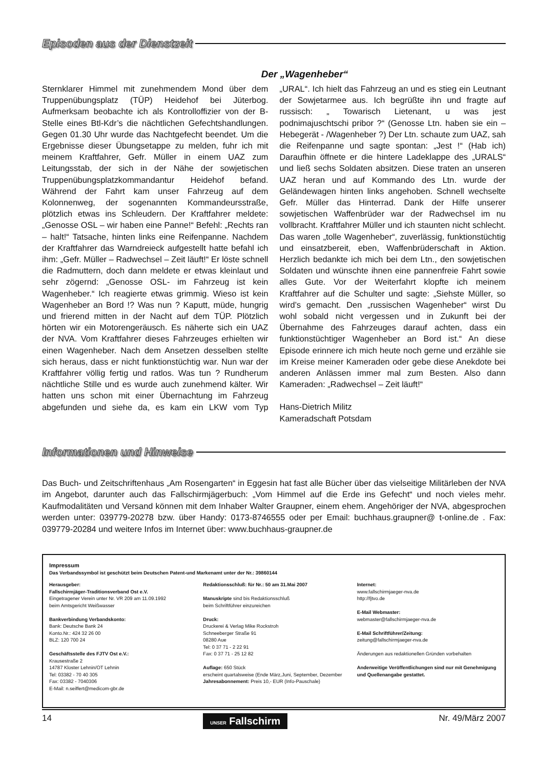Episoden aus der Dienstzeit
Der „Wagenheber“
Sternklarer Himmel mit zunehmendem Mond über dem Truppenübungsplatz (TÜP) Heidehof bei Jüterbog. Aufmerksam beobachte ich als Kontrolloffizier von der B-Stelle eines Btl-Kdr’s die nächtlichen Gefechtshandlungen. Gegen 01.30 Uhr wurde das Nachtgefecht beendet. Um die Ergebnisse dieser Übungsetappe zu melden, fuhr ich mit meinem Kraftfahrer, Gefr. Müller in einem UAZ zum Leitungsstab, der sich in der Nähe der sowjetischen Truppenübungsplatzkommandantur Heidehof befand. Während der Fahrt kam unser Fahrzeug auf dem Kolonnenweg, der sogenannten Kommandeursstraße, plötzlich etwas ins Schleudern. Der Kraftfahrer meldete: „Genosse OSL – wir haben eine Panne!“ Befehl: „Rechts ran – halt!“ Tatsache, hinten links eine Reifenpanne. Nachdem der Kraftfahrer das Warndreieck aufgestellt hatte befahl ich ihm: „Gefr. Müller – Radwechsel – Zeit läuft!“ Er löste schnell die Radmuttern, doch dann meldete er etwas kleinlaut und sehr zögernd: „Genosse OSL- im Fahrzeug ist kein Wagenheber.“ Ich reagierte etwas grimmig. Wieso ist kein Wagenheber an Bord !? Was nun ? Kaputt, müde, hungrig und frierend mitten in der Nacht auf dem TÜP. Plötzlich hörten wir ein Motorengeräusch. Es näherte sich ein UAZ der NVA. Vom Kraftfahrer dieses Fahrzeuges erhielten wir einen Wagenheber. Nach dem Ansetzen desselben stellte sich heraus, dass er nicht funktionstüchtig war. Nun war der Kraftfahrer völlig fertig und ratlos. Was tun ? Rundherum nächtliche Stille und es wurde auch zunehmend kälter. Wir hatten uns schon mit einer Übernachtung im Fahrzeug abgefunden und siehe da, es kam ein LKW vom Typ „URAL“. Ich hielt das Fahrzeug an und es stieg ein Leutnant der Sowjetarmee aus. Ich begrüßte ihn und fragte auf russisch: „ Towarisch Lietenant, u was jest podnimajuschtschi pribor ?“ (Genosse Ltn. haben sie ein – Hebegerät - /Wagenheber ?) Der Ltn. schaute zum UAZ, sah die Reifenpanne und sagte spontan: „Jest !“ (Hab ich) Daraufhin öffnete er die hintere Ladeklappe des „URALS“ und ließ sechs Soldaten absitzen. Diese traten an unseren UAZ heran und auf Kommando des Ltn. wurde der Geländewagen hinten links angehoben. Schnell wechselte Gefr. Müller das Hinterrad. Dank der Hilfe unserer sowjetischen Waffenbrüder war der Radwechsel im nu vollbracht. Kraftfahrer Müller und ich staunten nicht schlecht. Das waren „tolle Wagenheber“, zuverlässig, funktionstüchtig und einsatzbereit, eben, Waffenbrüderschaft in Aktion. Herzlich bedankte ich mich bei dem Ltn., den sowjetischen Soldaten und wünschte ihnen eine pannenfreie Fahrt sowie alles Gute. Vor der Weiterfahrt klopfte ich meinem Kraftfahrer auf die Schulter und sagte: „Siehste Müller, so wird’s gemacht. Den „russischen Wagenheber“ wirst Du wohl sobald nicht vergessen und in Zukunft bei der Übernahme des Fahrzeuges darauf achten, dass ein funktionstüchtiger Wagenheber an Bord ist.“ An diese Episode erinnere ich mich heute noch gerne und erzähle sie im Kreise meiner Kameraden oder gebe diese Anekdote bei anderen Anlässen immer mal zum Besten. Also dann Kameraden: „Radwechsel – Zeit läuft!“
Hans-Dietrich Militz
Kameradschaft Potsdam
Informationen und Hinweise
Das Buch- und Zeitschriftenhaus „Am Rosengarten“ in Eggesin hat fast alle Bücher über das vielseitige Militärleben der NVA im Angebot, darunter auch das Fallschirmjägerbuch: „Vom Himmel auf die Erde ins Gefecht“ und noch vieles mehr. Kaufmodalitäten und Versand können mit dem Inhaber Walter Graupner, einem ehem. Angehöriger der NVA, abgesprochen werden unter: 039779-20278 bzw. über Handy: 0173-8746555 oder per Email: buchhaus.graupner@ t-online.de . Fax: 039779-20284 und weitere Infos im Internet über: www.buchhaus-graupner.de
Impressum
Das Verbandssymbol ist geschützt beim Deutschen Patent-und Markenamt unter der Nr.: 39860144
Herausgeber:
Fallschirmjäger-Traditionsverband Ost e.V.
Eingetragener Verein unter Nr. VR 209 am 11.09.1992
beim Amtsgericht Weißwasser
Bankverbindung Verbandskonto:
Bank: Deutsche Bank 24
Konto.Nr.: 424 32 26 00
BLZ: 120 700 24
Geschäftsstelle des FJTV Ost e.V.:
Krausestraße 2
14787 Kloster Lehnin/OT Lehnin
Tel: 03382 - 70 40 305
Fax: 03382 - 7040306
E-Mail: n.seiffert@medicom-gbr.de
Redaktionsschluß: für Nr.: 50 am 31.Mai 2007
Manuskripte sind bis Redaktionsschluß
beim Schriftführer einzureichen
Druck:
Druckerei & Verlag Mike Rockstroh
Schneeberger Straße 91
08280 Aue
Tel: 0 37 71 - 2 22 91
Fax: 0 37 71 - 25 12 82
Auflage: 650 Stück
erscheint quartalsweise (Ende März,Juni, September, Dezember
Jahresabonnement: Preis 10,- EUR (Info-Pauschale)
Internet:
www.fallschirmjaeger-nva.de
http://fjtvo.de
E-Mail Webmaster:
webmaster@fallschirmjaeger-nva.de
E-Mail Schriftführer/Zeitung:
zeitung@fallschirmjaeger-nva.de
Änderungen aus redaktionellen Gründen vorbehalten
Anderweitige Veröffentlichungen sind nur mit Genehmigung und Quellenangabe gestattet.
14 UNSER Fallschirm Nr. 49/März 2007